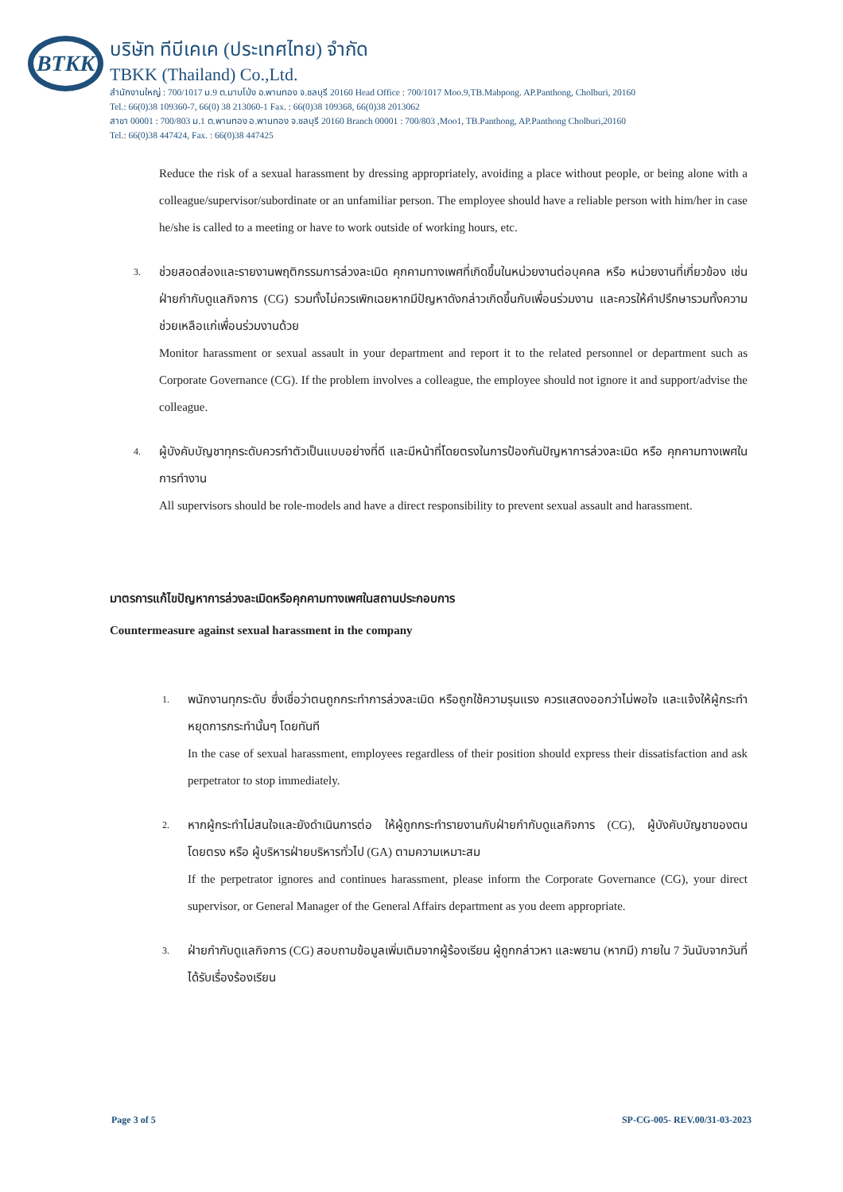BTKK
บริษัท ทีบีเคเค (ประเทศไทย) จำกัด
TBKK (Thailand) Co.,Ltd.
สำนักงานใหญ่ : 700/1017 ม.9 ต.มาบโป่ง อ.พานทอง จ.ชลบุรี 20160 Head Office : 700/1017 Moo.9,TB.Mabpong. AP.Panthong, Cholburi, 20160
Tel.: 66(0)38 109360-7, 66(0) 38 213060-1 Fax. : 66(0)38 109368, 66(0)38 2013062
สาขา 00001 : 700/803 ม.1 ต.พานทอง อ.พานทอง จ.ชลบุรี 20160 Branch 00001 : 700/803 ,Moo1, TB.Panthong, AP.Panthong Cholburi,20160
Tel.: 66(0)38 447424, Fax. : 66(0)38 447425
Reduce the risk of a sexual harassment by dressing appropriately, avoiding a place without people, or being alone with a colleague/supervisor/subordinate or an unfamiliar person. The employee should have a reliable person with him/her in case he/she is called to a meeting or have to work outside of working hours, etc.
3.
ช่วยสอดส่องและรายงานพฤติกรรมการล่วงละเมิด คุกคามทางเพศที่เกิดขึ้นในหน่วยงานต่อบุคคล หรือ หน่วยงานที่เกี่ยวข้อง เช่น ฝ่ายกำกับดูแลกิจการ (CG) รวมทั้งไม่ควรเพิกเฉยหากมีปัญหาดังกล่าวเกิดขึ้นกับเพื่อนร่วมงาน และควรให้คำปรึกษารวมทั้งความช่วยเหลือแก่เพื่อนร่วมงานด้วย
Monitor harassment or sexual assault in your department and report it to the related personnel or department such as Corporate Governance (CG). If the problem involves a colleague, the employee should not ignore it and support/advise the colleague.
4.
ผู้บังคับบัญชาทุกระดับควรทำตัวเป็นแบบอย่างที่ดี และมีหน้าที่โดยตรงในการป้องกันปัญหาการล่วงละเมิด หรือ คุกคามทางเพศในการทำงาน
All supervisors should be role-models and have a direct responsibility to prevent sexual assault and harassment.
มาตรการแก้ไขปัญหาการล่วงละเมิดหรือคุกคามทางเพศในสถานประกอบการ
Countermeasure against sexual harassment in the company
1.
พนักงานทุกระดับ ซึ่งเชื่อว่าตนถูกกระทำการล่วงละเมิด หรือถูกใช้ความรุนแรง ควรแสดงออกว่าไม่พอใจ และแจ้งให้ผู้กระทำหยุดการกระทำนั้นๆ โดยทันที
In the case of sexual harassment, employees regardless of their position should express their dissatisfaction and ask perpetrator to stop immediately.
2.
หากผู้กระทำไม่สนใจและยังดำเนินการต่อ ให้ผู้ถูกกระทำรายงานกับฝ่ายกำกับดูแลกิจการ (CG), ผู้บังคับบัญชาของตนโดยตรง หรือ ผู้บริหารฝ่ายบริหารทั่วไป (GA) ตามความเหมาะสม
If the perpetrator ignores and continues harassment, please inform the Corporate Governance (CG), your direct supervisor, or General Manager of the General Affairs department as you deem appropriate.
3.
ฝ่ายกำกับดูแลกิจการ (CG) สอบถามข้อมูลเพิ่มเติมจากผู้ร้องเรียน ผู้ถูกกล่าวหา และพยาน (หากมี) ภายใน 7 วันนับจากวันที่ได้รับเรื่องร้องเรียน
Page 3 of 5 SP-CG-005- REV.00/31-03-2023